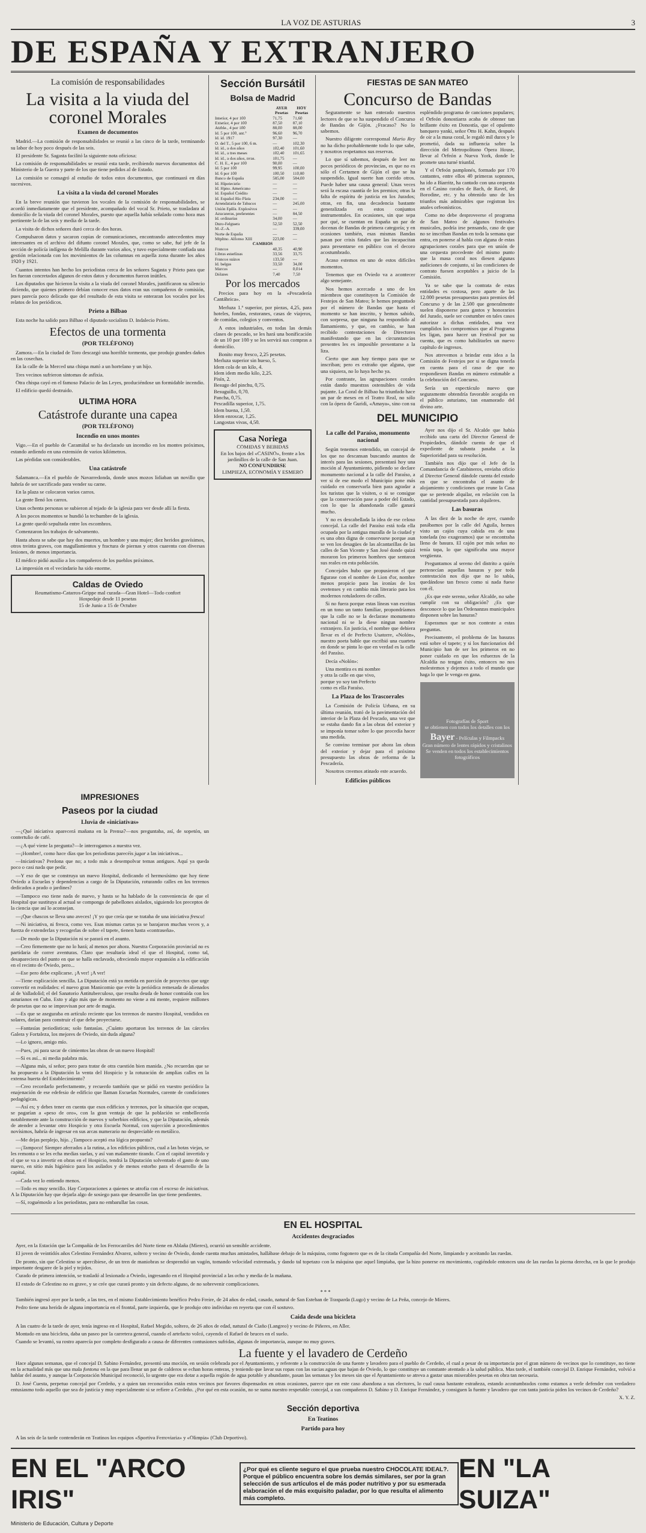LA VOZ DE ASTURIAS 3
DE ESPAÑA Y EXTRANJERO
La comisión de responsabilidades
La visita a la viuda del coronel Morales
Examen de documentos
Madrid.—La comisión de responsabilidades se reunió a las cinco de la tarde, terminando su labor de hoy poco después de las seis.
El presidente Sr. Sagasta facilitó la siguiente nota oficiosa:
La comisión de responsabilidades se reunió esta tarde, recibiendo nuevos documentos del Ministerio de la Guerra y parte de los que tiene pedidos al de Estado.
La comisión se consagró al estudio de todos estos documentos, que continuará en días sucesivos.
La visita a la viuda del coronel Morales
En la breve reunión que tuvieron los vocales de la comisión de responsabilidades, se acordó inmediatamente que el presidente, acompañado del vocal Sr. Prieto, se trasladara al domicilio de la viuda del coronel Morales, puesto que aquella había señalado como hora mas pertinente la de las seis y media de la tarde.
La visita de dichos señores duró cerca de dos horas.
Compulsaron datos y sacaron copias de comunicaciones, encontrando antecedentes muy interesantes en el archivo del difunto coronel Morales, que, como se sabe, fué jefe de la sección de policía indígena de Melilla durante varios años, y tuvo especialmente confiada una gestión relacionada con los movimientos de las columnas en aquella zona durante los años 1920 y 1921.
Cuantos intentos han hecho los periodistas cerca de los señores Sagasta y Prieto para que les fueran concretados algunos de estos datos y documentos fueron inútiles.
Los diputados que hicieron la visita a la viuda del coronel Morales, justificaron su silencio diciendo, que quienes primero debían conocer esos datos eran sus compañeros de comisión, pues parecía poco delicado que del resultado de esta visita se enteraran los vocales por los relatos de los periódicos.
Prieto a Bilbao
Esta noche ha salido para Bilbao el diputado socialista D. Indalecio Prieto.
Efectos de una tormenta
(POR TELÉFONO)
Zamora.—En la ciudad de Toro descargó una horrible tormenta, que produjo grandes daños en las cosechas.
En la calle de la Merced una chispa mató a un hortelano y un hijo.
Tres vecinos sufrieron síntomas de asfixia.
Otra chispa cayó en el famoso Palacio de las Leyes, produciéndose un formidable incendio.
El edificio quedó destruido.
ULTIMA HORA
Catástrofe durante una capea
(POR TELÉFONO)
Incendio en unos montes
Vigo.—En el pueblo de Caramiñal se ha declarado un incendio en los montes próximos, estando ardiendo en una extensión de varios kilómetros.
Las pérdidas son considerables.
Una catástrofe
Salamanca.—En el pueblo de Navarredonda, donde unos mozos lidiaban un novillo que habría de ser sacrificado para vender su carne.
En la plaza se colocaron varios carros.
La gente llenó los carros.
Unas ochenta personas se subieron al tejado de la iglesia para ver desde allí la fiesta.
A los pocos momentos se hundió la techumbre de la iglesia.
La gente quedó sepultada entre los escombros.
Comenzaron los trabajos de salvamento.
Hasta ahora se sabe que hay dos muertos, un hombre y una mujer; diez heridos gravísimos, otros treinta graves, con magullamientos y fractura de piernas y otros cuarenta con diversas lesiones, de menos importancia.
El médico pidió auxilio a los compañeros de los pueblos próximos.
La impresión en el vecindario ha sido enorme.
Caldas de Oviedo
Reumatismo-Catarros-Grippe mal curada—Gran Hotel—Todo confort
Hospedaje desde 11 pesetas
15 de Junio a 15 de Octubre
Sección Bursátil
Bolsa de Madrid
| | AYER Pesetas | HOY Pesetas |
| --- | --- | --- |
| Interior, 4 por 100 | 71,75 | 71,60 |
| Exterior, 4 por 100 | 87,50 | 87,10 |
| Atzble., 4 por 100 | 88,00 | 88,00 |
| Id. 5 por 100, ant.° | 96,60 | 96,70 |
| Id. id. 1917 | 97,30 | — |
| O. del T., 5 por 100, 6 m. | — | 102,30 |
| Id. id., a dos años | 102,40 | 101,60 |
| Id. id., a tres meses | 102,40 | 101,65 |
| Id. id., a dos años, nvas. | 101,75 | — |
| C. H. E., 4 por 100 | 90,00 | — |
| Id. 5 por 100 | 99,95 | 100,00 |
| Id. 6 por 100 | 100,50 | 110,80 |
| Banco de España | 585,00 | 584,00 |
| Id. Hipotecario | — | — |
| Id. Hpno. Americano | — | — |
| Id. Español Crédito | — | — |
| Id. Español Río Plata | 234,00 | — |
| Arrendataria de Tabacos | — | 245,00 |
| Unión Epñla. Explosivos | — | — |
| Azucareras, preferentes | — | 84,50 |
| Id. ordinarias | 34,00 | — |
| Duro-Felguera | 52,50 | 52,50 |
| M.-Z.-A. | — | 339,00 |
| Norte de España | — | — |
| Mtpltno. Alfonso XIII | 223,00 | — |
| CAMBIOS | | |
| Francos | 40,35 | 40,90 |
| Libras esterlinas | 33,56 | 33,75 |
| Francos suizos | 133,50 | — |
| Id. belgas | 33,50 | 34,00 |
| Marcos | — | 0,014 |
| Dólares | 7,40 | 7,50 |
Por los mercados
Precios para hoy en la «Pescadería Cantábrica».
Merluza 1.ª superior, por piezas, 4,25, para hoteles, fondas, restoranes, casas de viajeros, de comidas, colegios y conventos.
A estos industriales, en todas las demás clases de pescado, se les hará una bonificación de un 10 por 100 y se les servirá sus compras a domicilio.
Bonito muy fresco, 2,25 pesetas.
Merluza superior sin hueso, 5.
Idem cola de un kilo, 4.
Idem idem medio kilo, 2,25.
Pisín, 2.
Besugo del pinchu, 0,75.
Besuguillo, 0,70.
Pancha, 0,75.
Pescadilla superior, 1,75.
Idem buena, 1,50.
Idem enroscar, 1,25.
Langostas vivas, 4,50.
Casa Noriega
COMIDAS Y BEBIDAS
En los bajos del «CASINO», frente a los jardinillos de la calle de San Juan.
NO CONFUNDIRSE
LIMPIEZA, ECONOMÍA Y ESMERO
FIESTAS DE SAN MATEO
Concurso de Bandas
Seguramente se han enterado nuestros lectores de que se ha suspendido el Concurso de Bandas de Gijón. ¿Fracaso? No lo sabemos.
Nuestro diligente corresponsal Mario Rey no ha dicho probablemente todo lo que sabe, y nosotros respetamos sus reservas.
Lo que sí sabemos, después de leer no pocos periódicos de provincias, es que no es sólo el Certamen de Gijón el que se ha suspendido. Igual suerte han corrido otros. Puede haber una causa general: Unas veces será la escasa cuantía de los premios; otras la falta de espíritu de justicia en los Jurados; otras, en fin, una decadencia bastante generalizada en estos conjuntos instrumentales. En ocasiones, sin que sepa por qué, se cuentan en España un par de docenas de Bandas de primera categoría; y en ocasiones también, esas mismas Bandas pasan por crisis fatales que las incapacitan para presentarse en público con el decoro acostumbrado.
Acaso estemos en uno de estos difíciles momentos.
Tenemos que en Oviedo va a acontecer algo semejante.
Nos hemos acercado a uno de los miembros que constituyen la Comisión de Festejos de San Mateo; le hemos preguntado por el número de Bandas que hasta el momento se han inscrito, y hemos sabido, con sorpresa, que ninguna ha respondido al llamamiento, y que, en cambio, se han recibido contestaciones de Directores manifestando que en las circunstancias presentes les es imposible presentarse a la liza.
Cierto que aun hay tiempo para que se inscriban; pero es extraño que alguna, que una siquiera, no lo haya hecho ya.
Por contraste, las agrupaciones corales están dando muestras ostensibles de vida pujante. La Coral de Bilbao ha triunfado hace un par de meses en el Teatro Real, no sólo con la ópera de Guridi, «Amaya», sino con su espléndido programa de canciones populares; el Orfeón donostiarra acaba de obtener tan brillante éxito en Donostía, que el opulento banquero yanki, señor Otto H. Kahn, después de oir a la masa coral, le regaló mil duros y le prometió, dada su influencia sobre la dirección del Metropolitano Opera House, llevar al Orfeón a Nueva York, donde le promete una turné triunfal.
Y el Orfeón pamplonés, formado por 170 cantantes, entre ellos 40 primeras sopranos, ha ido a Biarritz, ha cantado con una orquesta en el Casino corales de Bach, de Ravel, de Borodine, etc. y ha obtenido uno de los triunfos más admirables que registran los anales orfeonísticos.
Como no debe desproveerse el programa de San Mateo de algunos festivales musicales, podría irse pensando, caso de que no se inscriban Bandas en toda la semana que entra, en ponerse al habla con alguna de estas agrupaciones corales para que en unión de una orquesta procedente del mismo punto que la masa coral nos diesen algunas audiciones de conjunto, si las condiciones de contrato fuesen aceptables a juicio de la Comisión.
Ya se sabe que la contrata de estas entidades es costosa, pero aparte de las 12.000 pesetas presupuestas para premios del Concurso y de las 2.500 que generalmente suelen disponerse para gastos y honorarios del Jurado, suele ser costumbre en tales casos autorizar a dichas entidades, una vez cumplidos los compromisos que al Programa les ligan, para hacer un Festival por su cuenta, que es como habilitarles un nuevo capítulo de ingresos.
Nos atrevemos a brindar esta idea a la Comisión de Festejos por si se digna tenerla en cuenta para el caso de que no respondiesen Bandas en número estimable a la celebración del Concurso.
Sería un espectáculo nuevo que seguramente obtendría favorable acogida en el público asturiano, tan enamorado del divino arte.
DEL MUNICIPIO
La calle del Paraíso, monumento nacional
Según tenemos entendido, un concejal de los que no descansan buscando asuntos de interés para las sesiones, presentará hoy una moción al Ayuntamiento, pidiendo se declare monumento nacional a la calle del Paraíso, a ver si de ese modo el Municipio pone más cuidado en conservarla bien para agradar a los turistas que la visiten, o si se consigue que la conservación pase a poder del Estado, con lo que la abandonada calle ganará mucho.
Y no es descabellada la idea de ese celoso concejal. La calle del Paraíso está toda ella ocupada por la antigua muralla de la ciudad y es una obra digna de conservarse porque aun se ven los desagües de las alcantarillas de las calles de San Vicente y San José donde quizá moraron los primeros hombres que sentaron sus reales en esta población.
Concejales hubo que propusieron el que figurase con el nombre de Lion d'or, nombre menos propicio para las ironías de los ovetenses y en cambio más literario para los modernos rotuladores de calles.
Si no fuera porque estas líneas van escritas en un tono un tanto familiar, propondríamos que la calle no se la declarase monumento nacional ni se la diese ningun nombre extranjero. En justicia, el nombre que debiera llevar es el de Perfecto Usatorre, «Nolón», nuestro poeta bable que escribió una cuarteta en donde se pinta lo que en verdad es la calle del Paraíso.
Decía «Nolón»:
Una mentira es mi nombre
y otra la calle en que vivo,
porque yo soy tan Perfecto
como es ella Paraíso.
La Plaza de los Trascorrales
La Comisión de Policía Urbana, en su última reunión, trató de la pavimentación del interior de la Plaza del Pescado, una vez que se estaba dando fin a las obras del exterior y se imponía tomar sobre lo que procedía hacer una medida.
Se convino terminar por ahora las obras del exterior y dejar para el próximo presupuesto las obras de reforma de la Pescadería.
Nosotros creemos atinado este acuerdo.
Edificios públicos
Ayer nos dijo el Sr. Alcalde que había recibido una carta del Director General de Propiedades, dándole cuenta de que el expediente de subasta pasaba a la Superioridad para su resolución.
También nos dijo que el Jefe de la Comandancia de Carabineros, enviaba oficio al Director General dándole cuenta del estado en que se encontraba el asunto de alojamiento y condiciones que reune la Casa que se pretende alquilar, en relación con la cantidad presupuestada para alquileres.
Las basuras
A las diez de la noche de ayer, cuando pasábamos por la calle del Aguila, hemos visto un cajón cuya cabida era de una tonelada (no exageramos) que se encontraba lleno de basura. El cajón por más señas no tenía tapa, lo que significaba una mayor vergüenza.
Preguntamos al sereno del distrito a quién pertenecían aquellas basuras y por toda contestación nos dijo que no lo sabía, quedándose tan fresco como si nada fuese con él.
¿Es que este sereno, señor Alcalde, no sabe cumplir con su obligación? ¿Es que desconoce lo que las Ordenanzas municipales disponen sobre las basuras?
Esperamos que se nos conteste a estas preguntas.
Precisamente, el problema de las basuras está sobre el tapete; y si los funcionarios del Municipio han de ser los primeros en no poner cuidado en que los esfuerzos de la Alcaldía no tengan éxito, entonces no nos molestemos y dejemos a todo el mundo que haga lo que le venga en gana.
Fotografías de Sport
se obtienen con todos los detalles con los
Bayer - Películas y Filmpacks
Gran número de lentes rápidos y cristalinos
Se venden en todos los establecimientos fotográficos
IMPRESIONES
Paseos por la ciudad
Lluvia de «iniciativas»
—¿Qué iniciativa aparecerá mañana en la Prensa?—nos preguntaba, así, de sopetón, un contertulio de café.
—¿A qué viene la pregunta?—le interrogamos a nuestra vez.
—¡Hombre!, como hace días que los periodistas parecéis jugar a las iniciativas...
—Iniciativas? Perdona que no; a todo más a desempolvar temas antiguos. Aquí ya queda poco o casi nada que pedir.
—Y eso de que se construya un nuevo Hospital, dedicando el hermosísimo que hoy tiene Oviedo a Escuelas y dependencias a cargo de la Diputación, roturando calles en los terrenos dedicados a prado o jardines?
—Tampoco eso tiene nada de nuevo, y hasta se ha hablado de la conveniencia de que el Hospital que sustituya al actual se componga de pabellones aislados, siguiendo los preceptos de la ciencia que así lo aconsejan.
—¡Que chascos se lleva uno aveces! ¡Y yo que creía que se trataba de una iniciativa fresca!
—Ni iniciativa, ni fresca, como ves. Esas mismas cartas ya se barajaron muchas veces y, a fuerza de extenderlas y recogerlas de sobre el tapete, tienen hasta «contraseña».
—De modo que la Diputación ni se parará en el asunto.
—Creo firmemente que no lo hará; al menos por ahora. Nuestra Corporación provincial no es partidaria de correr aventuras. Claro que resultaría ideal el que el Hospital, como tal, desapareciera del punto en que se halla enclavado, ofreciendo mayor expansión a la edificación en el recinto de Oviedo, pero...
—Ese pero debe explicarse. ¡A ver! ¡A ver!
—Tiene explicación sencilla. La Diputación está ya metida en porción de proyectos que urge convertir en realidades: el nuevo gran Manicomio que evite la periódica remesada de alienados al de Valladolid; el del Sanatorio Antituberculoso, que resulta deuda de honor contraída con los asturianos en Cuba. Esto y algo más que de momento no viene a mi mente, requiere millones de pesetas que no se improvisan por arte de magia.
—Es que se aseguraba en artículo reciente que los terrenos de nuestro Hospital, vendidos en solares, darían para construir el que debe proyectarse.
—Fantasías periodísticas; solo fantasías. ¿Cuánto aportaron los terrenos de las cárceles Galera y Fortaleza, los mejores de Oviedo, sin duda alguna?
—Lo ignoro, amigo mío.
—Pues, ¡ni para sacar de cimientos las obras de un nuevo Hospital!
—Si es así... ni media palabra más.
—Alguna más, sí señor; pero para tratar de otra cuestión bien manida. ¿No recuerdas que se ha propuesto a la Diputación la venta del Hospicio y la roturación de amplias calles en la extensa huerta del Establecimiento?
—Creo recordarlo perfectamente, y recuerdo también que se pidió en vuestro periódico la enajenación de ese edefesio de edificio que llaman Escuelas Normales, carente de condiciones pedagógicas.
—Así es; y debes tener en cuenta que esos edificios y terrenos, por la situación que ocupan, se pagarían a «peso de oro», con la gran ventaja de que la población se embellecería notablemente ante la construcción de nuevos y soberbios edificios, y que la Diputación, además de atender a levantar otro Hospicio y otra Escuela Normal, con sujección a procedimientos novísimos, habría de ingresar en sus arcas numerario no despreciable en metálico.
—Me dejas perplejo, hijo. ¿Tampoco aceptó esa lógica propuesta?
—¡Tampoco! Siempre aferrados a la rutina, a los edificios públicos, cual a las botas viejas, se les remonta o se les echa medias suelas, y así van malamente tirando. Con el capital invertido y el que se va a invertir en obras en el Hospicio, tendrá la Diputación solventado el gasto de uno nuevo, en sitio más higiénico para los asilados y de menos estorbo para el desarrollo de la capital.
—Cada vez lo entiendo menos.
—Todo es muy sencillo. Hay Corporaciones a quienes se atrofia con el exceso de iniciativas. A la Diputación hay que dejarla algo de sosiego para que desarrolle las que tiene pendientes.
—Sí, roguémoslo a los periodistas, para no embarullar las cosas.
EN EL HOSPITAL
Accidentes desgraciados
Ayer, en la Estación que la Compañía de los Ferrocarriles del Norte tiene en Ablaña (Mieres), ocurrió un sensible accidente.
El joven de veintidós años Celestino Fernández Alvarez, soltero y vecino de Oviedo, donde cuenta muchas amistades, hallábase debajo de la máquina, como fogonero que es de la citada Compañía del Norte, limpiando y aceitando las ruedas.
De pronto, sin que Celestino se apercibiese, de un tren de maniobras se desprendió un vagón, tomando velocidad extremada, y dando tal topetazo con la máquina que aquel limpiaba, que la hizo ponerse en movimiento, cogiéndole entonces una de las ruedas la pierna derecha, en la que le produjo importante desgarre de la piel y tejidos.
Curado de primera intención, se trasladó al lesionado a Oviedo, ingresando en el Hospital provincial a las ocho y media de la mañana.
El estado de Celestino no es grave, y se crée que curará pronto y sin defecto alguno, de no sobrevenir complicaciones.
* * *
También ingresó ayer por la tarde, a las tres, en el mismo Establecimiento benéfico Pedro Freire, de 24 años de edad, casado, natural de San Esteban de Trasparda (Lugo) y vecino de La Peña, concejo de Mieres.
Pedro tiene una herida de alguna importancia en el frontal, parte izquierda, que le produjo otro individuo en reyerta que con él sostuvo.
Caida desde una bicicleta
A las cuatro de la tarde de ayer, tenía ingreso en el Hospital, Rafael Megido, soltero, de 26 años de edad, natural de Ciaño (Langreo) y vecino de Piñeres, en Aller.
Montado en una bicicleta, daba un paseo por la carretera general, cuando el artefacto volcó, cayendo el Rafael de bruces en el suelo.
Cuando se levantó, su rostro aparecía por completo desfigurado a causa de diferentes contusiones sufridas, algunas de importancia, aunque no muy graves.
La fuente y el lavadero de Cerdeño
Hace algunas semanas, que el concejal D. Sabino Fernández, presentó una moción, en sesión celebrada por el Ayuntamiento, y referente a la construcción de una fuente y lavadero para el pueblo de Cerdeño, el cual a pesar de su importancia por el gran número de vecinos que lo constituye, no tiene en la actualidad más que una mala fontona en la que para llenar un par de calderos se echan horas enteras, y teniendo que lavar sus ropas con las sucias aguas que bajan de Oviedo, lo que constituye un constante atentado a la salud pública. Mas tarde, el también concejal D. Enrique Fernández, volvió a hablar del asunto, y aunque la Corporación Municipal reconoció, lo urgente que era dotar a aquella región de agua potable y abundante, pasan las semanas y los meses sin que el Ayuntamiento se atreva a gastar unas miserables pesetas en obra tan necesaria.
D. José Cuesta, perpetuo concejal por Cerdeño, y a quien tan reconocidos están estos vecinos por favores dispensados en otras ocasiones, parece que en este caso abandona a sus electores, lo cual causa bastante estrañeza, estando acostumbrados como estamos a verle defender con verdadero entusiasmo todo aquello que sea de justicia y muy especialmente si se refiere a Cerdeño. ¿Por qué en esta ocasión, no se suma nuestro respetable concejal, a sus compañeros D. Sabino y D. Enrique Fernández, y consiguen la fuente y lavadero que con tanta justicia piden los vecinos de Cerdeño?
X. Y. Z.
Sección deportiva
En Teatinos
Partido para hoy
A las seis de la tarde contenderán en Teatinos los equipos «Sportiva Ferroviaria» y «Olimpia» (Club Deportivo).
EN EL "ARCO IRIS"
¿Por qué es cliente seguro el que prueba nuestro CHOCOLATE IDEAL?. Porque el público encuentra sobre los demás similares, ser por la gran selección de sus artículos el de más poder nutritivo y por su esmerada elaboración el de más exquisito paladar, por lo que resulta el alimento más completo.
EN "LA SUIZA"
Ministerio de Educación, Cultura y Deporte